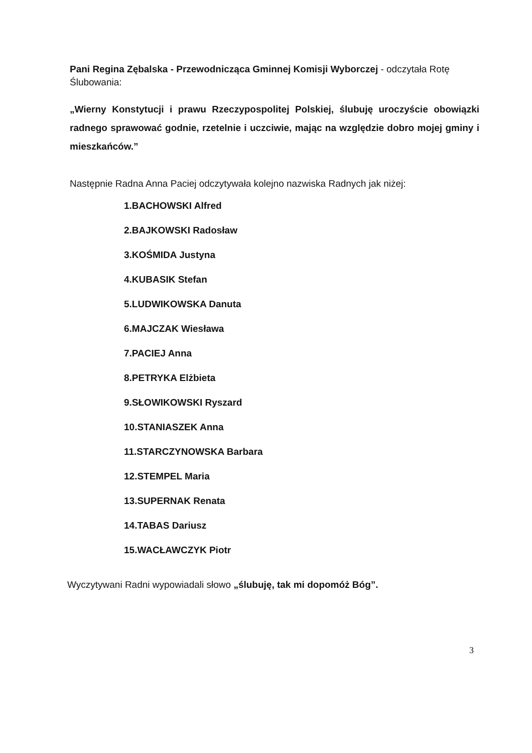Pani Regina Zębalska - Przewodnicząca Gminnej Komisji Wyborczej - odczytała Rotę Ślubowania:
„Wierny Konstytucji i prawu Rzeczypospolitej Polskiej, ślubuję uroczyście obowiązki radnego sprawować godnie, rzetelnie i uczciwie, mając na względzie dobro mojej gminy i mieszkańców.”
Następnie Radna Anna Paciej odczytywała kolejno nazwiska Radnych jak niżej:
1.BACHOWSKI Alfred
2.BAJKOWSKI Radosław
3.KOŚMIDA Justyna
4.KUBASIK Stefan
5.LUDWIKOWSKA Danuta
6.MAJCZAK Wiesława
7.PACIEJ Anna
8.PETRYKA Elżbieta
9.SŁOWIKOWSKI Ryszard
10.STANIASZEK Anna
11.STARCZYNOWSKA Barbara
12.STEMPEL Maria
13.SUPERNAK Renata
14.TABAS Dariusz
15.WACŁAWCZYK Piotr
Wyczytywani Radni wypowiadali słowo „ślubuję, tak mi dopomóż Bóg”.
3